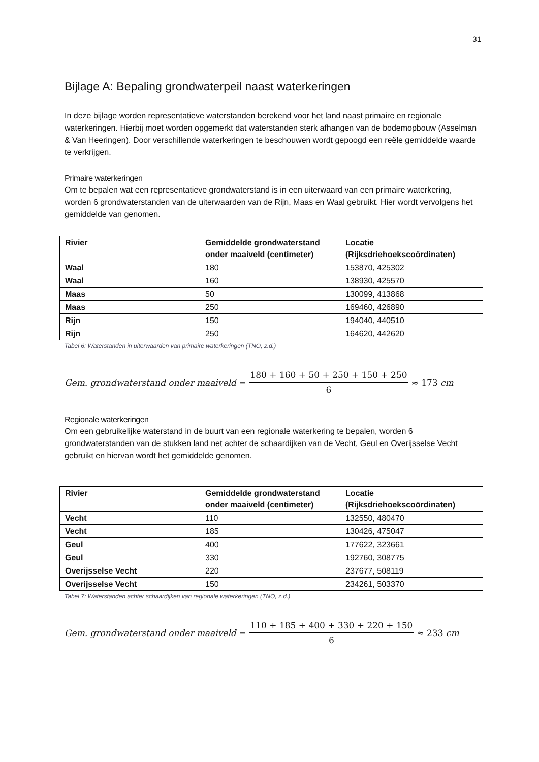31
Bijlage A: Bepaling grondwaterpeil naast waterkeringen
In deze bijlage worden representatieve waterstanden berekend voor het land naast primaire en regionale waterkeringen. Hierbij moet worden opgemerkt dat waterstanden sterk afhangen van de bodemopbouw (Asselman & Van Heeringen). Door verschillende waterkeringen te beschouwen wordt gepoogd een reële gemiddelde waarde te verkrijgen.
Primaire waterkeringen
Om te bepalen wat een representatieve grondwaterstand is in een uiterwaard van een primaire waterkering, worden 6 grondwaterstanden van de uiterwaarden van de Rijn, Maas en Waal gebruikt. Hier wordt vervolgens het gemiddelde van genomen.
| Rivier | Gemiddelde grondwaterstand onder maaiveld (centimeter) | Locatie (Rijksdriehoekscoördinaten) |
| --- | --- | --- |
| Waal | 180 | 153870, 425302 |
| Waal | 160 | 138930, 425570 |
| Maas | 50 | 130099, 413868 |
| Maas | 250 | 169460, 426890 |
| Rijn | 150 | 194040, 440510 |
| Rijn | 250 | 164620, 442620 |
Tabel 6: Waterstanden in uiterwaarden van primaire waterkeringen (TNO, z.d.)
Gem. grondwaterstand onder maaiveld = 180 + 160 + 50 + 250 + 150 + 250 6 ≈ 173 cm
Regionale waterkeringen
Om een gebruikelijke waterstand in de buurt van een regionale waterkering te bepalen, worden 6 grondwaterstanden van de stukken land net achter de schaardijken van de Vecht, Geul en Overijsselse Vecht gebruikt en hiervan wordt het gemiddelde genomen.
| Rivier | Gemiddelde grondwaterstand onder maaiveld (centimeter) | Locatie (Rijksdriehoekscoördinaten) |
| --- | --- | --- |
| Vecht | 110 | 132550, 480470 |
| Vecht | 185 | 130426, 475047 |
| Geul | 400 | 177622, 323661 |
| Geul | 330 | 192760, 308775 |
| Overijsselse Vecht | 220 | 237677, 508119 |
| Overijsselse Vecht | 150 | 234261, 503370 |
Tabel 7: Waterstanden achter schaardijken van regionale waterkeringen (TNO, z.d.)
Gem. grondwaterstand onder maaiveld = 110 + 185 + 400 + 330 + 220 + 150 6 ≈ 233 cm